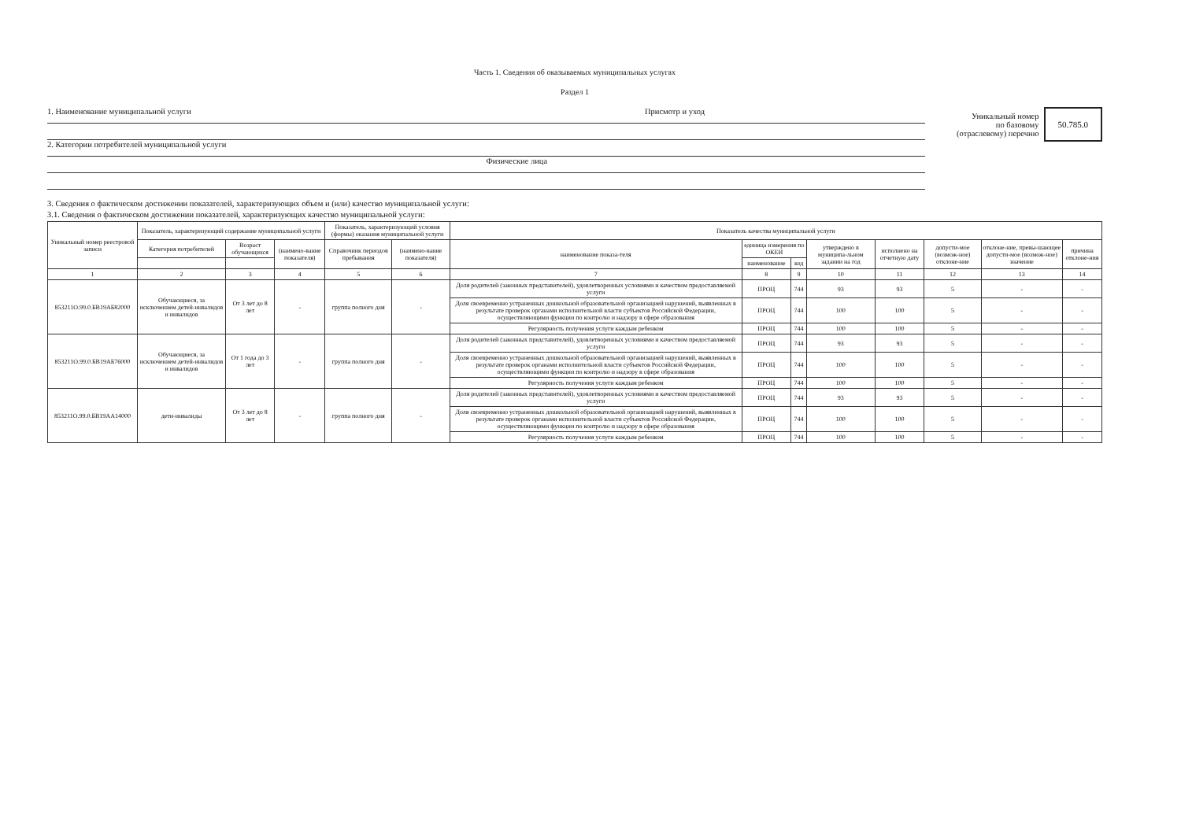Часть 1. Сведения об оказываемых муниципальных услугах
Раздел 1
1. Наименование муниципальной услуги Присмотр и уход
2. Категории потребителей муниципальной услуги
Физические лица
Уникальный номер
по базовому
(отраслевому) перечню
50.785.0
3. Сведения о фактическом достижении показателей, характеризующих объем и (или) качество муниципальной услуги:
3.1. Сведения о фактическом достижении показателей, характеризующих качество муниципальной услуги:
| Уникальный номер реестровой записи | Показатель, характеризующий содержание муниципальной услуги | | | Показатель, характеризующий условия (формы) оказания муниципальной услуги | | Показатель качества муниципальной услуги | | | | | | | |
| --- | --- | --- | --- | --- | --- | --- | --- | --- | --- | --- | --- | --- | --- |
| | Категория потребителей | Возраст обучающихся | (наимено-вание показателя) | Справочник периодов пребывания | (наимено-вание показателя) | наименование показа-теля | единица измерения по ОКЕИ | | утверждено в муниципа-льном задании на год | исполнено на отчетную дату | допусти-мое (возмож-ное) отклоне-ние | отклоне-ние, превы-шающее допусти-мое (возмож-ное) значение | причина отклоне-ния |
| | | | | | | | наименование | код | | | | | |
| 1 | 2 | 3 | 4 | 5 | 6 | 7 | 8 | 9 | 10 | 11 | 12 | 13 | 14 |
| 853211О.99.0.БВ19АБ82000 | Обучающиеся, за исключением детей-инвалидов и инвалидов | От 3 лет до 8 лет | - | группа полного дня | - | Доля родителей (законных представителей), удовлетворенных условиями и качеством предоставляемой услуги | ПРОЦ | 744 | 93 | 93 | 5 | - | - |
| | | | | | | Доля своевременно устраненных дошкольной образовательной организацией нарушений, выявленных в результате проверок органами исполнительной власти субъектов Российской Федерации, осуществляющими функции по контролю и надзору в сфере образования | ПРОЦ | 744 | 100 | 100 | 5 | - | - |
| | | | | | | Регулярность получения услуги каждым ребенком | ПРОЦ | 744 | 100 | 100 | 5 | - | - |
| 853211О.99.0.БВ19АБ76000 | Обучающиеся, за исключением детей-инвалидов и инвалидов | От 1 года до 3 лет | - | группа полного дня | - | Доля родителей (законных представителей), удовлетворенных условиями и качеством предоставляемой услуги | ПРОЦ | 744 | 93 | 93 | 5 | - | - |
| | | | | | | Доля своевременно устраненных дошкольной образовательной организацией нарушений, выявленных в результате проверок органами исполнительной власти субъектов Российской Федерации, осуществляющими функции по контролю и надзору в сфере образования | ПРОЦ | 744 | 100 | 100 | 5 | - | - |
| | | | | | | Регулярность получения услуги каждым ребенком | ПРОЦ | 744 | 100 | 100 | 5 | - | - |
| 853211О.99.0.БВ19АА14000 | дети-инвалиды | От 3 лет до 8 лет | - | группа полного дня | - | Доля родителей (законных представителей), удовлетворенных условиями и качеством предоставляемой услуги | ПРОЦ | 744 | 93 | 93 | 5 | - | - |
| | | | | | | Доля своевременно устраненных дошкольной образовательной организацией нарушений, выявленных в результате проверок органами исполнительной власти субъектов Российской Федерации, осуществляющими функции по контролю и надзору в сфере образования | ПРОЦ | 744 | 100 | 100 | 5 | - | - |
| | | | | | | Регулярность получения услуги каждым ребенком | ПРОЦ | 744 | 100 | 100 | 5 | - | - |